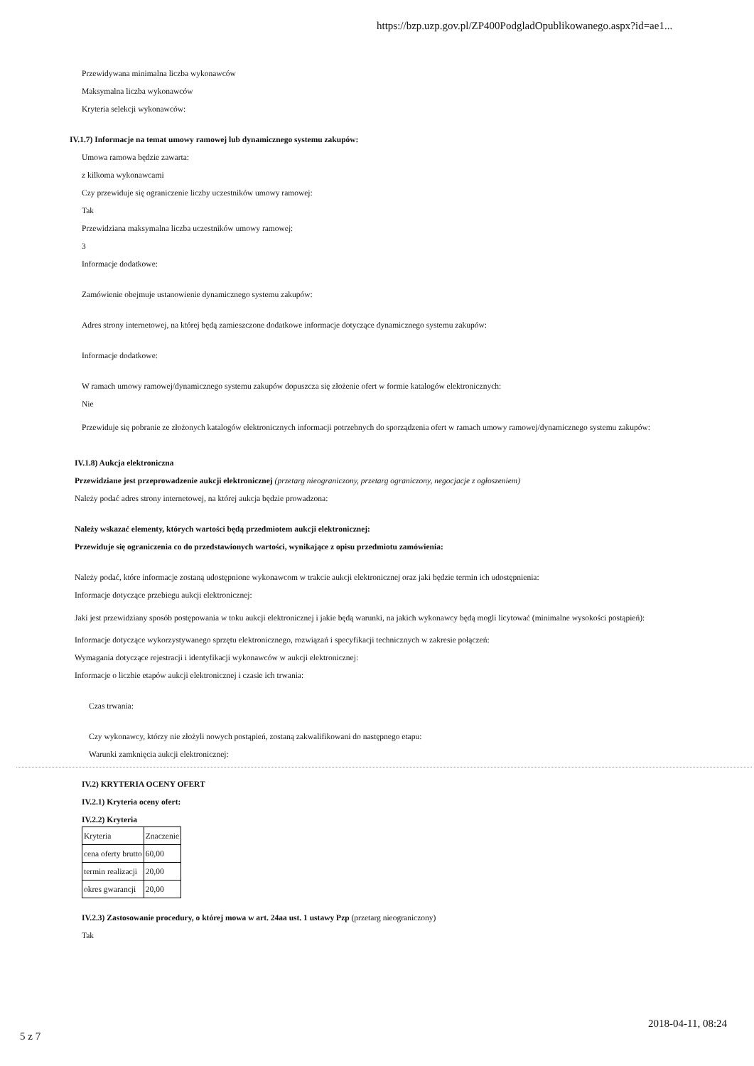https://bzp.uzp.gov.pl/ZP400PodgladOpublikowanego.aspx?id=ae1...
Przewidywana minimalna liczba wykonawców
Maksymalna liczba wykonawców
Kryteria selekcji wykonawców:
IV.1.7) Informacje na temat umowy ramowej lub dynamicznego systemu zakupów:
Umowa ramowa będzie zawarta:
z kilkoma wykonawcami
Czy przewiduje się ograniczenie liczby uczestników umowy ramowej:
Tak
Przewidziana maksymalna liczba uczestników umowy ramowej:
3
Informacje dodatkowe:
Zamówienie obejmuje ustanowienie dynamicznego systemu zakupów:
Adres strony internetowej, na której będą zamieszczone dodatkowe informacje dotyczące dynamicznego systemu zakupów:
Informacje dodatkowe:
W ramach umowy ramowej/dynamicznego systemu zakupów dopuszcza się złożenie ofert w formie katalogów elektronicznych:
Nie
Przewiduje się pobranie ze złożonych katalogów elektronicznych informacji potrzebnych do sporządzenia ofert w ramach umowy ramowej/dynamicznego systemu zakupów:
IV.1.8) Aukcja elektroniczna
Przewidziane jest przeprowadzenie aukcji elektronicznej (przetarg nieograniczony, przetarg ograniczony, negocjacje z ogłoszeniem)
Należy podać adres strony internetowej, na której aukcja będzie prowadzona:
Należy wskazać elementy, których wartości będą przedmiotem aukcji elektronicznej:
Przewiduje się ograniczenia co do przedstawionych wartości, wynikające z opisu przedmiotu zamówienia:
Należy podać, które informacje zostaną udostępnione wykonawcom w trakcie aukcji elektronicznej oraz jaki będzie termin ich udostępnienia:
Informacje dotyczące przebiegu aukcji elektronicznej:
Jaki jest przewidziany sposób postępowania w toku aukcji elektronicznej i jakie będą warunki, na jakich wykonawcy będą mogli licytować (minimalne wysokości postąpień):
Informacje dotyczące wykorzystywanego sprzętu elektronicznego, rozwiązań i specyfikacji technicznych w zakresie połączeń:
Wymagania dotyczące rejestracji i identyfikacji wykonawców w aukcji elektronicznej:
Informacje o liczbie etapów aukcji elektronicznej i czasie ich trwania:
Czas trwania:
Czy wykonawcy, którzy nie złożyli nowych postąpień, zostaną zakwalifikowani do następnego etapu:
Warunki zamknięcia aukcji elektronicznej:
IV.2) KRYTERIA OCENY OFERT
IV.2.1) Kryteria oceny ofert:
IV.2.2) Kryteria
| Kryteria | Znaczenie |
| cena oferty brutto | 60,00 |
| termin realizacji | 20,00 |
| okres gwarancji | 20,00 |
IV.2.3) Zastosowanie procedury, o której mowa w art. 24aa ust. 1 ustawy Pzp (przetarg nieograniczony)
Tak
2018-04-11, 08:24
5 z 7